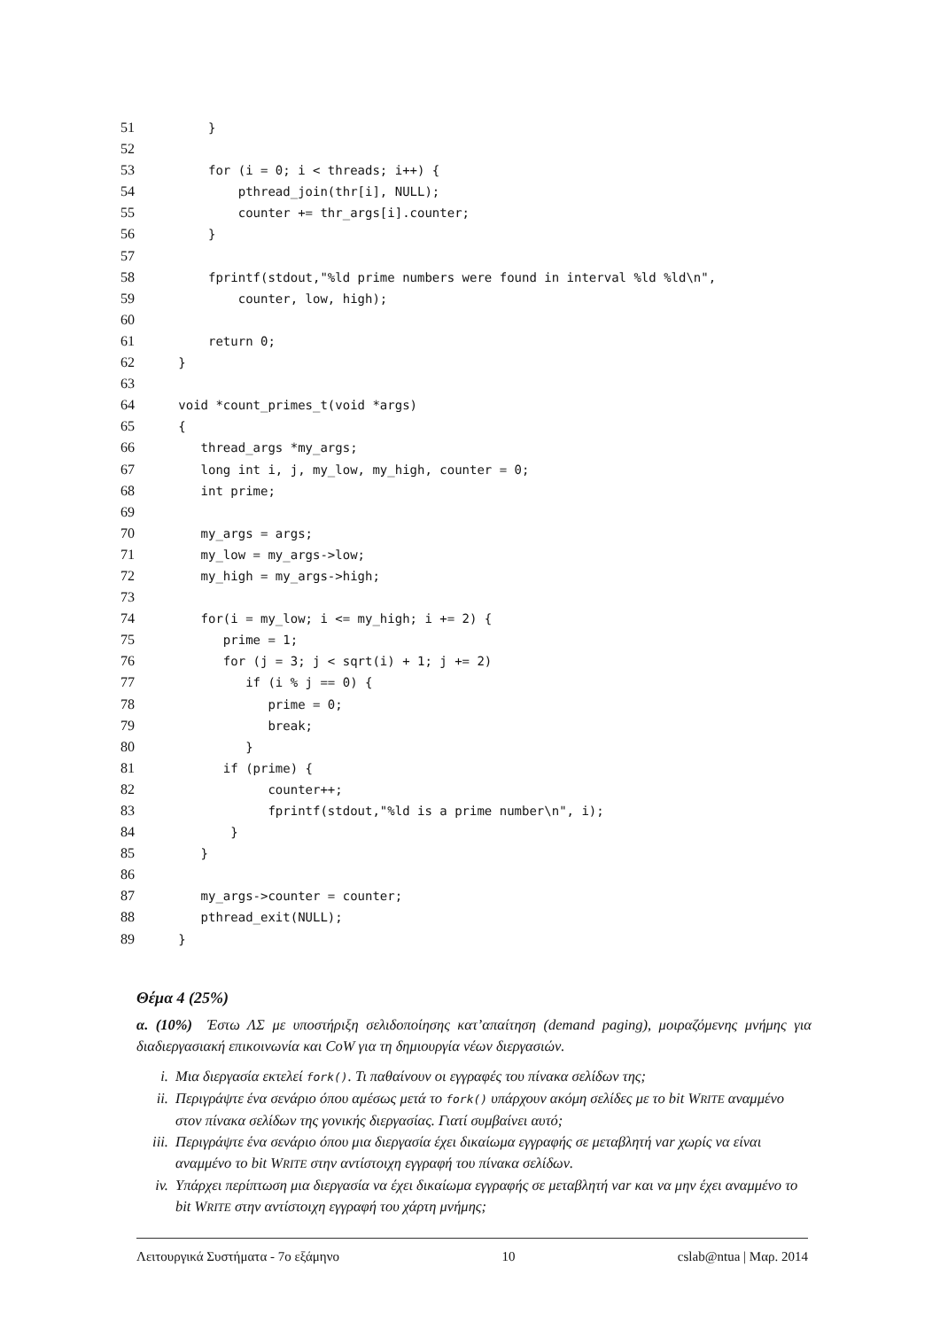51
       }
52

53
       for (i = 0; i < threads; i++) {
54
           pthread_join(thr[i], NULL);
55
           counter += thr_args[i].counter;
56
       }
57

58
       fprintf(stdout,"%ld prime numbers were found in interval %ld %ld\n",
59
           counter, low, high);
60

61
       return 0;
62
   }
63

64
   void *count_primes_t(void *args)
65
   {
66
      thread_args *my_args;
67
      long int i, j, my_low, my_high, counter = 0;
68
      int prime;
69

70
      my_args = args;
71
      my_low = my_args->low;
72
      my_high = my_args->high;
73

74
      for(i = my_low; i <= my_high; i += 2) {
75
         prime = 1;
76
         for (j = 3; j < sqrt(i) + 1; j += 2)
77
            if (i % j == 0) {
78
               prime = 0;
79
               break;
80
            }
81
         if (prime) {
82
               counter++;
83
               fprintf(stdout,"%ld is a prime number\n", i);
84
          }
85
      }
86

87
      my_args->counter = counter;
88
      pthread_exit(NULL);
89
   }
Θέμα 4 (25%)
α. (10%) Έστω ΛΣ με υποστήριξη σελιδοποίησης κατ’απαίτηση (demand paging), μοιραζόμενης μνήμης για διαδιεργασιακή επικοινωνία και CoW για τη δημιουργία νέων διεργασιών.
i. Μια διεργασία εκτελεί fork(). Τι παθαίνουν οι εγγραφές του πίνακα σελίδων της;
ii. Περιγράψτε ένα σενάριο όπου αμέσως μετά το fork() υπάρχουν ακόμη σελίδες με το bit WRITE αναμμένο στον πίνακα σελίδων της γονικής διεργασίας. Γιατί συμβαίνει αυτό;
iii. Περιγράψτε ένα σενάριο όπου μια διεργασία έχει δικαίωμα εγγραφής σε μεταβλητή var χωρίς να είναι αναμμένο το bit WRITE στην αντίστοιχη εγγραφή του πίνακα σελίδων.
iv. Υπάρχει περίπτωση μια διεργασία να έχει δικαίωμα εγγραφής σε μεταβλητή var και να μην έχει αναμμένο το bit WRITE στην αντίστοιχη εγγραφή του χάρτη μνήμης;
Λειτουργικά Συστήματα - 7ο εξάμηνο 10 cslab@ntua | Μαρ. 2014